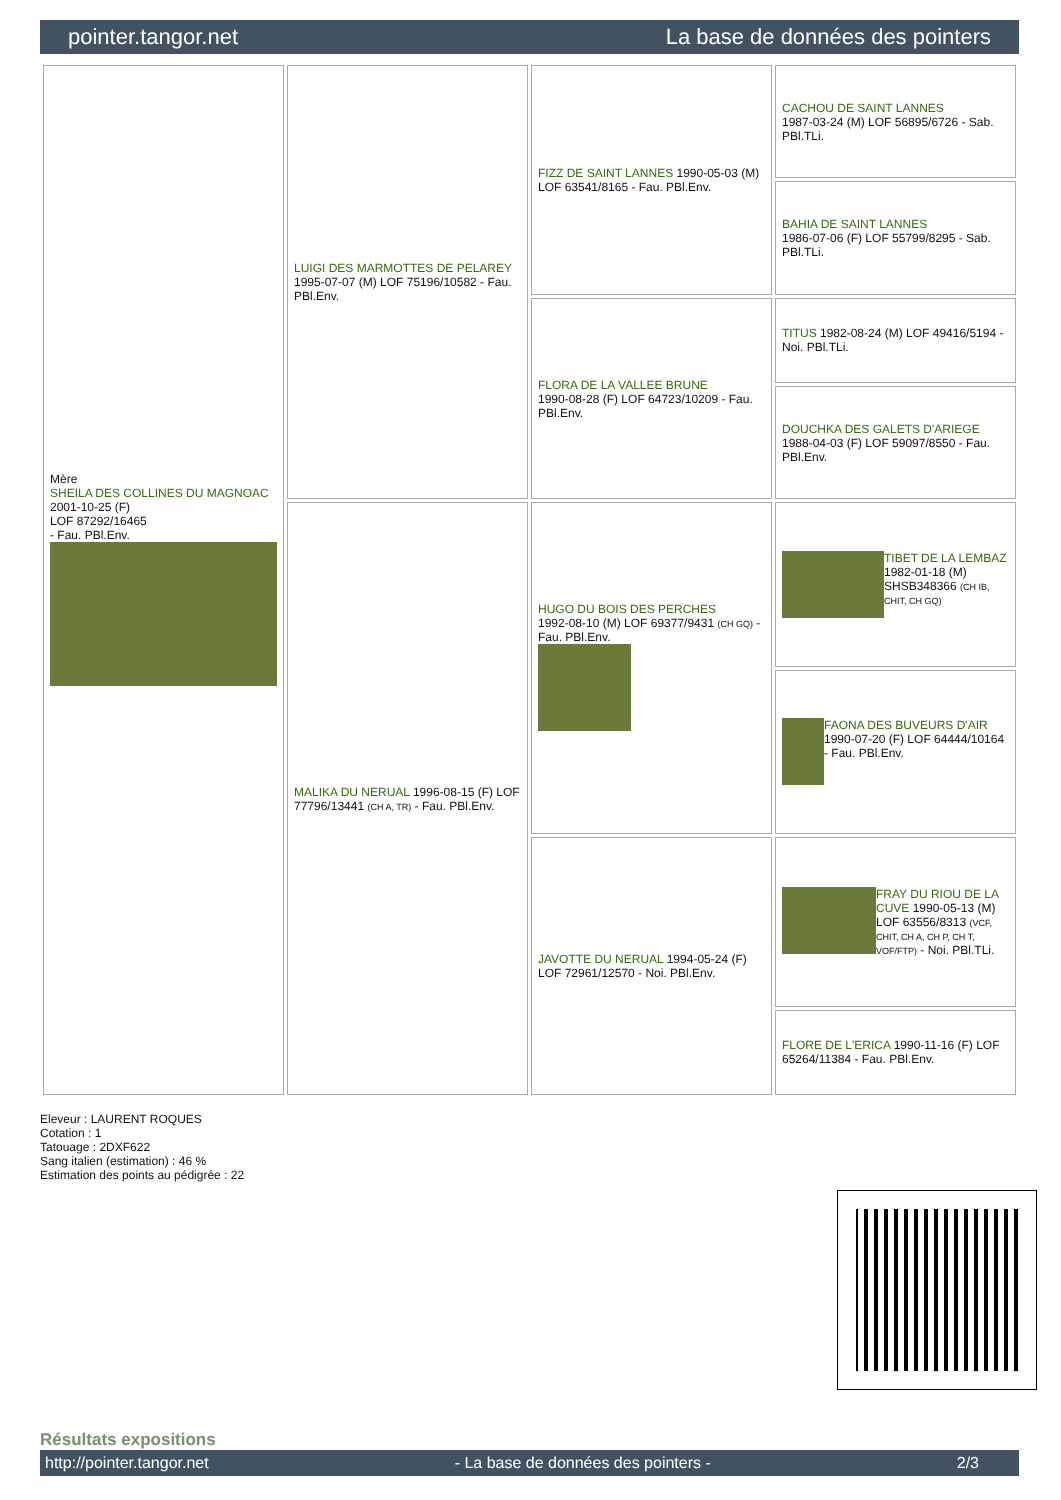pointer.tangor.net La base de données des pointers
| Mère SHEILA DES COLLINES DU MAGNOAC 2001-10-25 (F) LOF 87292/16465 - Fau. PBl.Env. | LUIGI DES MARMOTTES DE PELAREY 1995-07-07 (M) LOF 75196/10582 - Fau. PBl.Env. | FIZZ DE SAINT LANNES 1990-05-03 (M) LOF 63541/8165 - Fau. PBl.Env. | CACHOU DE SAINT LANNES 1987-03-24 (M) LOF 56895/6726 - Sab. PBl.TLi. |
| | | | BAHIA DE SAINT LANNES 1986-07-06 (F) LOF 55799/8295 - Sab. PBl.TLi. |
| | | FLORA DE LA VALLEE BRUNE 1990-08-28 (F) LOF 64723/10209 - Fau. PBl.Env. | TITUS 1982-08-24 (M) LOF 49416/5194 - Noi. PBl.TLi. |
| | | | DOUCHKA DES GALETS D'ARIEGE 1988-04-03 (F) LOF 59097/8550 - Fau. PBl.Env. |
| | MALIKA DU NERUAL 1996-08-15 (F) LOF 77796/13441 (CH A, TR) - Fau. PBl.Env. | HUGO DU BOIS DES PERCHES 1992-08-10 (M) LOF 69377/9431 (CH GQ) - Fau. PBl.Env. | TIBET DE LA LEMBAZ 1982-01-18 (M) SHSB348366 (CH IB, CHIT, CH GQ) |
| | | | FAONA DES BUVEURS D'AIR 1990-07-20 (F) LOF 64444/10164 - Fau. PBl.Env. |
| | | JAVOTTE DU NERUAL 1994-05-24 (F) LOF 72961/12570 - Noi. PBl.Env. | FRAY DU RIOU DE LA CUVE 1990-05-13 (M) LOF 63556/8313 (VCF, CHIT, CH A, CH P, CH T, VOF/FTP) - Noi. PBl.TLi. |
| | | | FLORE DE L'ERICA 1990-11-16 (F) LOF 65264/11384 - Fau. PBl.Env. |
Eleveur : LAURENT ROQUES
Cotation : 1
Tatouage : 2DXF622
Sang italien (estimation) : 46 %
Estimation des points au pédigrée : 22
Résultats expositions
http://pointer.tangor.net - La base de données des pointers - 2/3